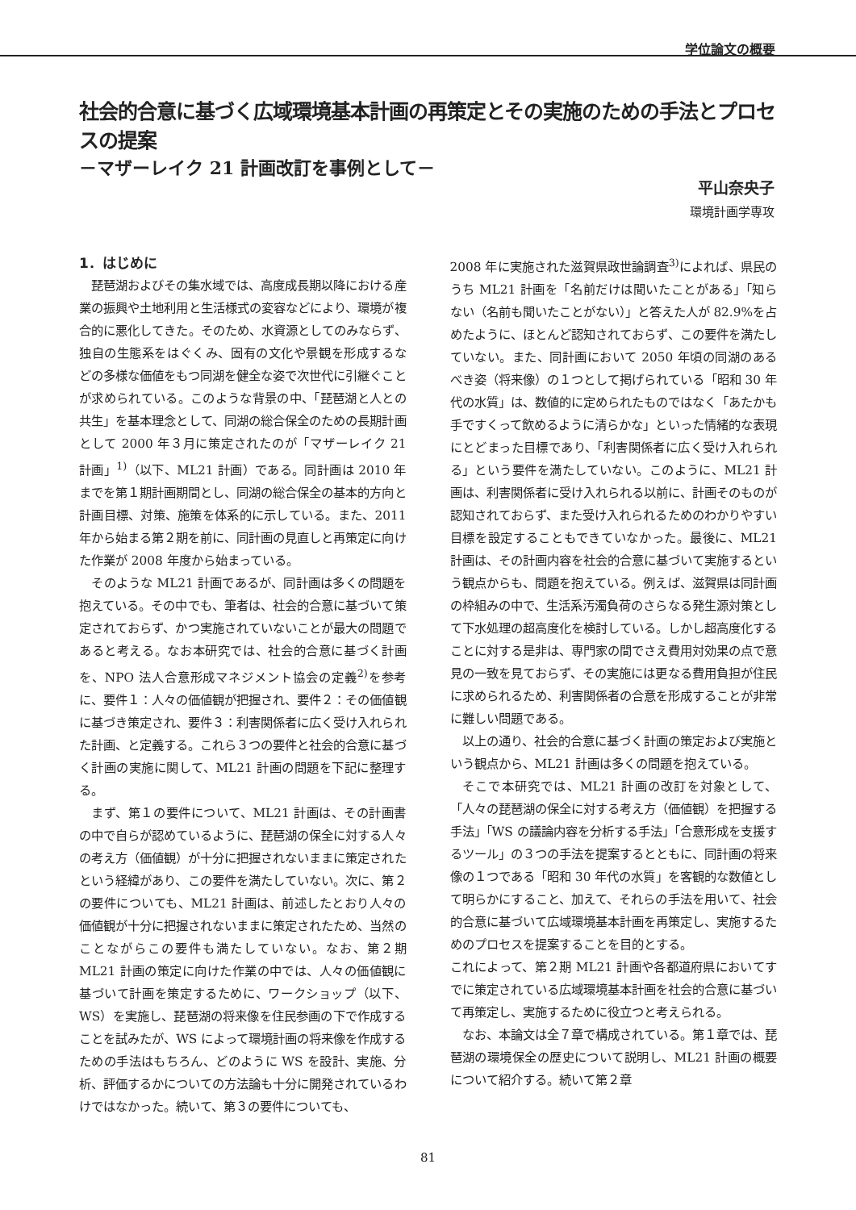学位論文の概要
社会的合意に基づく広域環境基本計画の再策定とその実施のための手法とプロセスの提案
－マザーレイク 21 計画改訂を事例として－
平山奈央子
環境計画学専攻
1．はじめに
琵琶湖およびその集水域では、高度成長期以降における産業の振興や土地利用と生活様式の変容などにより、環境が複合的に悪化してきた。そのため、水資源としてのみならず、独自の生態系をはぐくみ、固有の文化や景観を形成するなどの多様な価値をもつ同湖を健全な姿で次世代に引継ぐことが求められている。このような背景の中、「琵琶湖と人との共生」を基本理念として、同湖の総合保全のための長期計画として 2000 年３月に策定されたのが「マザーレイク 21 計画」<sup>1)</sup>（以下、ML21 計画）である。同計画は 2010 年までを第１期計画期間とし、同湖の総合保全の基本的方向と計画目標、対策、施策を体系的に示している。また、2011 年から始まる第２期を前に、同計画の見直しと再策定に向けた作業が 2008 年度から始まっている。
そのような ML21 計画であるが、同計画は多くの問題を抱えている。その中でも、筆者は、社会的合意に基づいて策定されておらず、かつ実施されていないことが最大の問題であると考える。なお本研究では、社会的合意に基づく計画を、NPO 法人合意形成マネジメント協会の定義<sup>2)</sup>を参考に、要件１：人々の価値観が把握され、要件２：その価値観に基づき策定され、要件３：利害関係者に広く受け入れられた計画、と定義する。これら３つの要件と社会的合意に基づく計画の実施に関して、ML21 計画の問題を下記に整理する。
まず、第１の要件について、ML21 計画は、その計画書の中で自らが認めているように、琵琶湖の保全に対する人々の考え方（価値観）が十分に把握されないままに策定されたという経緯があり、この要件を満たしていない。次に、第２の要件についても、ML21 計画は、前述したとおり人々の価値観が十分に把握されないままに策定されたため、当然のことながらこの要件も満たしていない。なお、第２期 ML21 計画の策定に向けた作業の中では、人々の価値観に基づいて計画を策定するために、ワークショップ（以下、WS）を実施し、琵琶湖の将来像を住民参画の下で作成することを試みたが、WS によって環境計画の将来像を作成するための手法はもちろん、どのように WS を設計、実施、分析、評価するかについての方法論も十分に開発されているわけではなかった。続いて、第３の要件についても、
2008 年に実施された滋賀県政世論調査<sup>3)</sup>によれば、県民のうち ML21 計画を「名前だけは聞いたことがある」「知らない（名前も聞いたことがない）」と答えた人が 82.9%を占めたように、ほとんど認知されておらず、この要件を満たしていない。また、同計画において 2050 年頃の同湖のあるべき姿（将来像）の１つとして掲げられている「昭和 30 年代の水質」は、数値的に定められたものではなく「あたかも手ですくって飲めるように清らかな」といった情緒的な表現にとどまった目標であり、「利害関係者に広く受け入れられる」という要件を満たしていない。このように、ML21 計画は、利害関係者に受け入れられる以前に、計画そのものが認知されておらず、また受け入れられるためのわかりやすい目標を設定することもできていなかった。最後に、ML21 計画は、その計画内容を社会的合意に基づいて実施するという観点からも、問題を抱えている。例えば、滋賀県は同計画の枠組みの中で、生活系汚濁負荷のさらなる発生源対策として下水処理の超高度化を検討している。しかし超高度化することに対する是非は、専門家の間でさえ費用対効果の点で意見の一致を見ておらず、その実施には更なる費用負担が住民に求められるため、利害関係者の合意を形成することが非常に難しい問題である。
以上の通り、社会的合意に基づく計画の策定および実施という観点から、ML21 計画は多くの問題を抱えている。
そこで本研究では、ML21 計画の改訂を対象として、「人々の琵琶湖の保全に対する考え方（価値観）を把握する手法」「WS の議論内容を分析する手法」「合意形成を支援するツール」の３つの手法を提案するとともに、同計画の将来像の１つである「昭和 30 年代の水質」を客観的な数値として明らかにすること、加えて、それらの手法を用いて、社会的合意に基づいて広域環境基本計画を再策定し、実施するためのプロセスを提案することを目的とする。
これによって、第２期 ML21 計画や各都道府県においてすでに策定されている広域環境基本計画を社会的合意に基づいて再策定し、実施するために役立つと考えられる。
なお、本論文は全７章で構成されている。第１章では、琵琶湖の環境保全の歴史について説明し、ML21 計画の概要について紹介する。続いて第２章
81